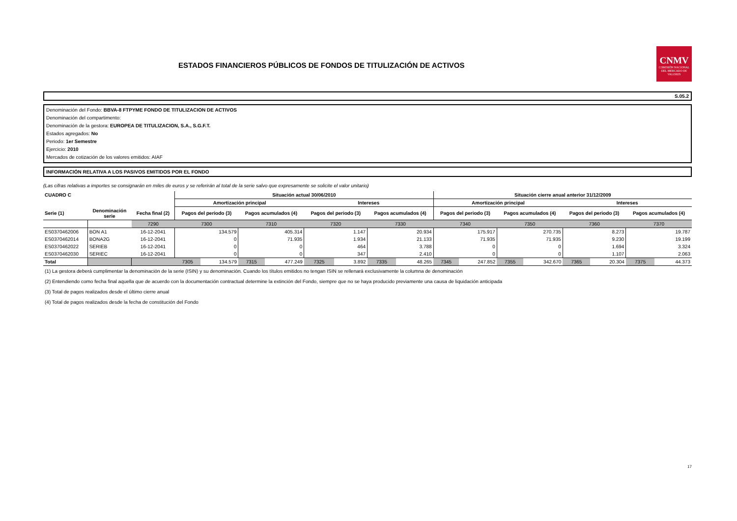ESTADOS FINANCIEROS PÚBLICOS DE FONDOS DE TITULIZACIÓN DE ACTIVOS
CNMV
COMISIÓN NACIONAL DEL MERCADO DE VALORES
S.05.2
Denominación del Fondo: BBVA-8 FTPYME FONDO DE TITULIZACION DE ACTIVOS
Denominación del compartimento:
Denominación de la gestora: EUROPEA DE TITULIZACION, S.A., S.G.F.T.
Estados agregados: No
Periodo: 1er Semestre
Ejercicio: 2010
Mercados de cotización de los valores emitidos: AIAF
INFORMACIÓN RELATIVA A LOS PASIVOS EMITIDOS POR EL FONDO
(Las cifras relativas a importes se consignarán en miles de euros y se referirán al total de la serie salvo que expresamente se solicite el valor unitario)
| CUADRO C | | | Situación actual 30/06/2010 | | | | | | | | Situación cierre anual anterior 31/12/2009 | | | | | | | |
| --- | --- | --- | --- | --- | --- | --- | --- | --- | --- | --- | --- | --- | --- | --- | --- | --- | --- | --- |
| | | | Amortización principal | | | | Intereses | | | | Amortización principal | | | | Intereses | | | |
| Serie (1) | Denominación serie | Fecha final (2) | Pagos del periodo (3) | | Pagos acumulados (4) | | Pagos del periodo (3) | | Pagos acumulados (4) | | Pagos del periodo (3) | | Pagos acumulados (4) | | Pagos del periodo (3) | | Pagos acumulados (4) | |
| | | 7290 | 7300 | | 7310 | | 7320 | | 7330 | | 7340 | | 7350 | | 7360 | | 7370 | |
| ES0370462006 | BON A1 | 16-12-2041 | 134.579 | | 405.314 | | 1.147 | | 20.934 | | 175.917 | | 270.735 | | 8.273 | | 19.787 | |
| ES0370462014 | BONA2G | 16-12-2041 | 0 | | 71.935 | | 1.934 | | 21.133 | | 71.935 | | 71.935 | | 9.230 | | 19.199 | |
| ES0370462022 | SERIEB | 16-12-2041 | 0 | | 0 | | 464 | | 3.788 | | 0 | | 0 | | 1.694 | | 3.324 | |
| ES0370462030 | SERIEC | 16-12-2041 | 0 | | 0 | | 347 | | 2.410 | | 0 | | 0 | | 1.107 | | 2.063 | |
| Total | | | 7305 | 134.579 | 7315 | 477.249 | 7325 | 3.892 | 7335 | 48.265 | 7345 | 247.852 | 7355 | 342.670 | 7365 | 20.304 | 7375 | 44.373 |
(1) La gestora deberá cumplimentar la denominación de la serie (ISIN) y su denominación. Cuando los títulos emitidos no tengan ISIN se rellenará exclusivamente la columna de denominación
(2) Entendiendo como fecha final aquella que de acuerdo con la documentación contractual determine la extinción del Fondo, siempre que no se haya producido previamente una causa de liquidación anticipada
(3) Total de pagos realizados desde el último cierre anual
(4) Total de pagos realizados desde la fecha de constitución del Fondo
17